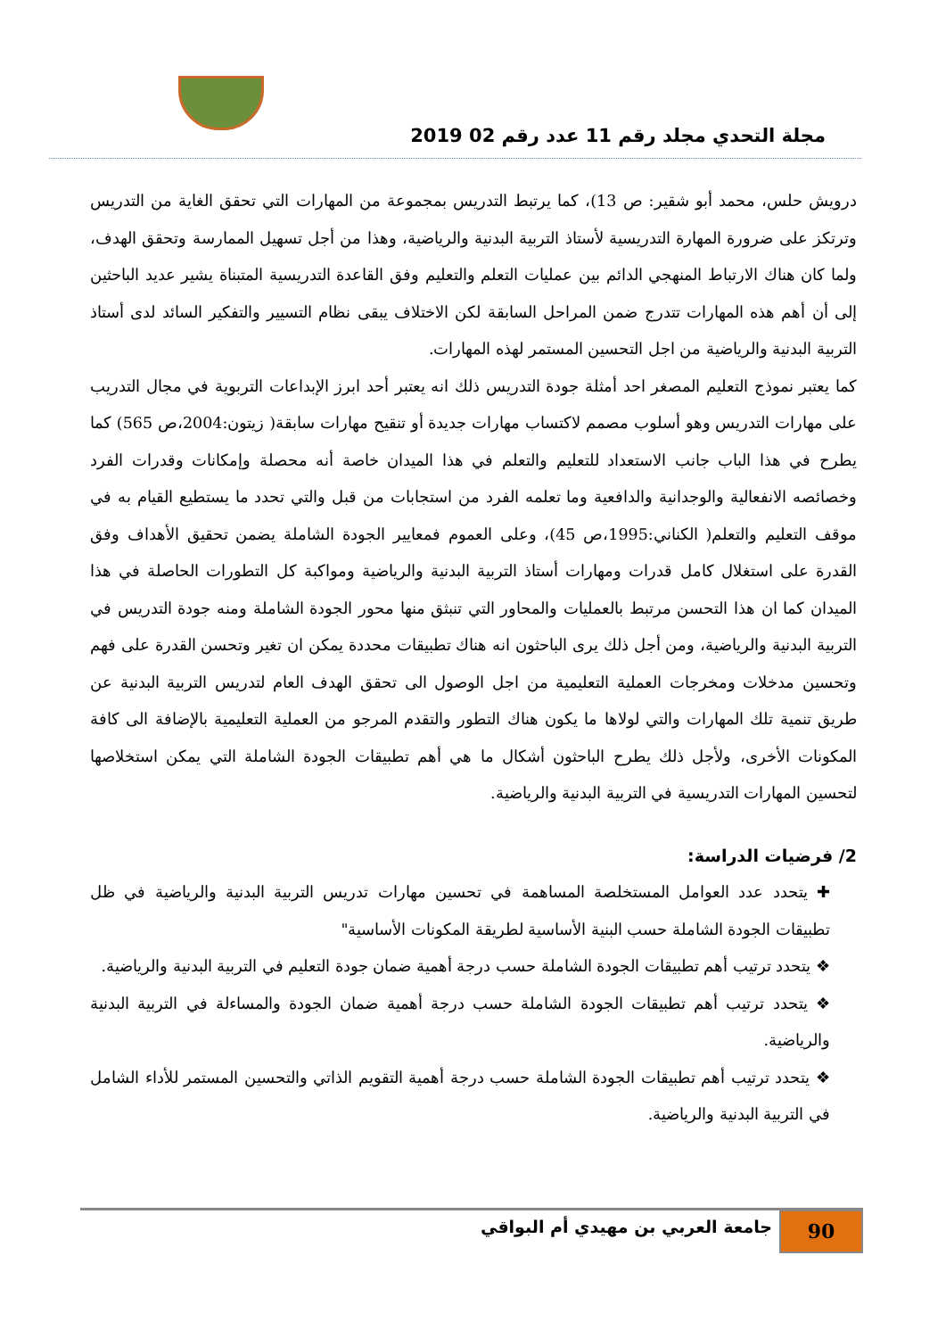مجلة التحدي مجلد رقم 11 عدد رقم 02 2019
درويش حلس، محمد أبو شقير: ص 13)، كما يرتبط التدريس بمجموعة من المهارات التي تحقق الغاية من التدريس وترتكز على ضرورة المهارة التدريسية لأستاذ التربية البدنية والرياضية، وهذا من أجل تسهيل الممارسة وتحقق الهدف، ولما كان هناك الارتباط المنهجي الدائم بين عمليات التعلم والتعليم وفق القاعدة التدريسية المتبناة يشير عديد الباحثين إلى أن أهم هذه المهارات تتدرج ضمن المراحل السابقة لكن الاختلاف يبقى نظام التسيير والتفكير السائد لدى أستاذ التربية البدنية والرياضية من اجل التحسين المستمر لهذه المهارات.
كما يعتبر نموذج التعليم المصغر احد أمثلة جودة التدريس ذلك انه يعتبر أحد ابرز الإبداعات التربوية في مجال التدريب على مهارات التدريس وهو أسلوب مصمم لاكتساب مهارات جديدة أو تنقيح مهارات سابقة( زيتون:2004،ص 565) كما يطرح في هذا الباب جانب الاستعداد للتعليم والتعلم في هذا الميدان خاصة أنه محصلة وإمكانات وقدرات الفرد وخصائصه الانفعالية والوجدانية والدافعية وما تعلمه الفرد من استجابات من قبل والتي تحدد ما يستطيع القيام به في موقف التعليم والتعلم( الكناني:1995،ص 45)، وعلى العموم فمعايير الجودة الشاملة يضمن تحقيق الأهداف وفق القدرة على استغلال كامل قدرات ومهارات أستاذ التربية البدنية والرياضية ومواكبة كل التطورات الحاصلة في هذا الميدان كما ان هذا التحسن مرتبط بالعمليات والمحاور التي تنبثق منها محور الجودة الشاملة ومنه جودة التدريس في التربية البدنية والرياضية، ومن أجل ذلك يرى الباحثون انه هناك تطبيقات محددة يمكن ان تغير وتحسن القدرة على فهم وتحسين مدخلات ومخرجات العملية التعليمية من اجل الوصول الى تحقق الهدف العام لتدريس التربية البدنية عن طريق تنمية تلك المهارات والتي لولاها ما يكون هناك التطور والتقدم المرجو من العملية التعليمية بالإضافة الى كافة المكونات الأخرى، ولأجل ذلك يطرح الباحثون أشكال ما هي أهم تطبيقات الجودة الشاملة التي يمكن استخلاصها لتحسين المهارات التدريسية في التربية البدنية والرياضية.
2/ فرضيات الدراسة:
✚ يتحدد عدد العوامل المستخلصة المساهمة في تحسين مهارات تدريس التربية البدنية والرياضية في ظل تطبيقات الجودة الشاملة حسب البنية الأساسية لطريقة المكونات الأساسية"
❖ يتحدد ترتيب أهم تطبيقات الجودة الشاملة حسب درجة أهمية ضمان جودة التعليم في التربية البدنية والرياضية.
❖ يتحدد ترتيب أهم تطبيقات الجودة الشاملة حسب درجة أهمية ضمان الجودة والمساءلة في التربية البدنية والرياضية.
❖ يتحدد ترتيب أهم تطبيقات الجودة الشاملة حسب درجة أهمية التقويم الذاتي والتحسين المستمر للأداء الشامل في التربية البدنية والرياضية.
90
جامعة العربي بن مهيدي أم البواقي